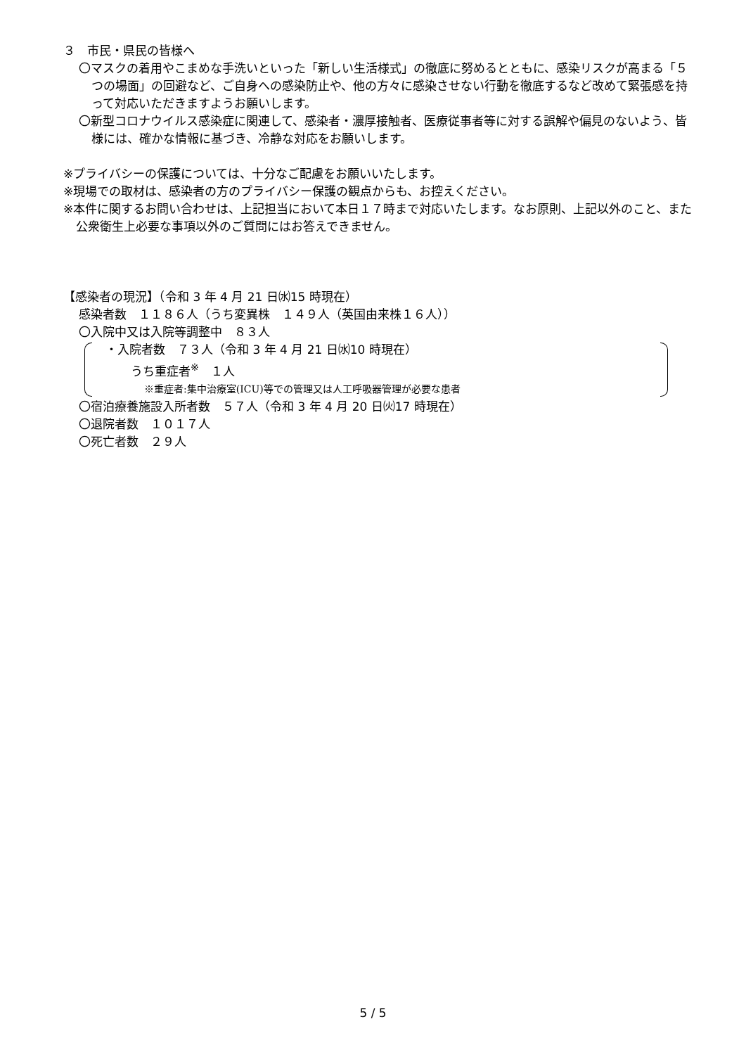３　市民・県民の皆様へ
〇マスクの着用やこまめな手洗いといった「新しい生活様式」の徹底に努めるとともに、感染リスクが高まる「５つの場面」の回避など、ご自身への感染防止や、他の方々に感染させない行動を徹底するなど改めて緊張感を持って対応いただきますようお願いします。
〇新型コロナウイルス感染症に関連して、感染者・濃厚接触者、医療従事者等に対する誤解や偏見のないよう、皆様には、確かな情報に基づき、冷静な対応をお願いします。
※プライバシーの保護については、十分なご配慮をお願いいたします。
※現場での取材は、感染者の方のプライバシー保護の観点からも、お控えください。
※本件に関するお問い合わせは、上記担当において本日１７時まで対応いたします。なお原則、上記以外のこと、また公衆衛生上必要な事項以外のご質問にはお答えできません。
【感染者の現況】（令和 3 年 4 月 21 日㈬15 時現在）
感染者数　１１８６人（うち変異株　１４９人（英国由来株１６人））
〇入院中又は入院等調整中　８３人
・入院者数　７３人（令和 3 年 4 月 21 日㈬10 時現在）
うち重症者<sup>※</sup>　１人
※重症者:集中治療室(ICU)等での管理又は人工呼吸器管理が必要な患者
〇宿泊療養施設入所者数　５７人（令和 3 年 4 月 20 日㈫17 時現在）
〇退院者数　１０１７人
〇死亡者数　２９人
5 / 5